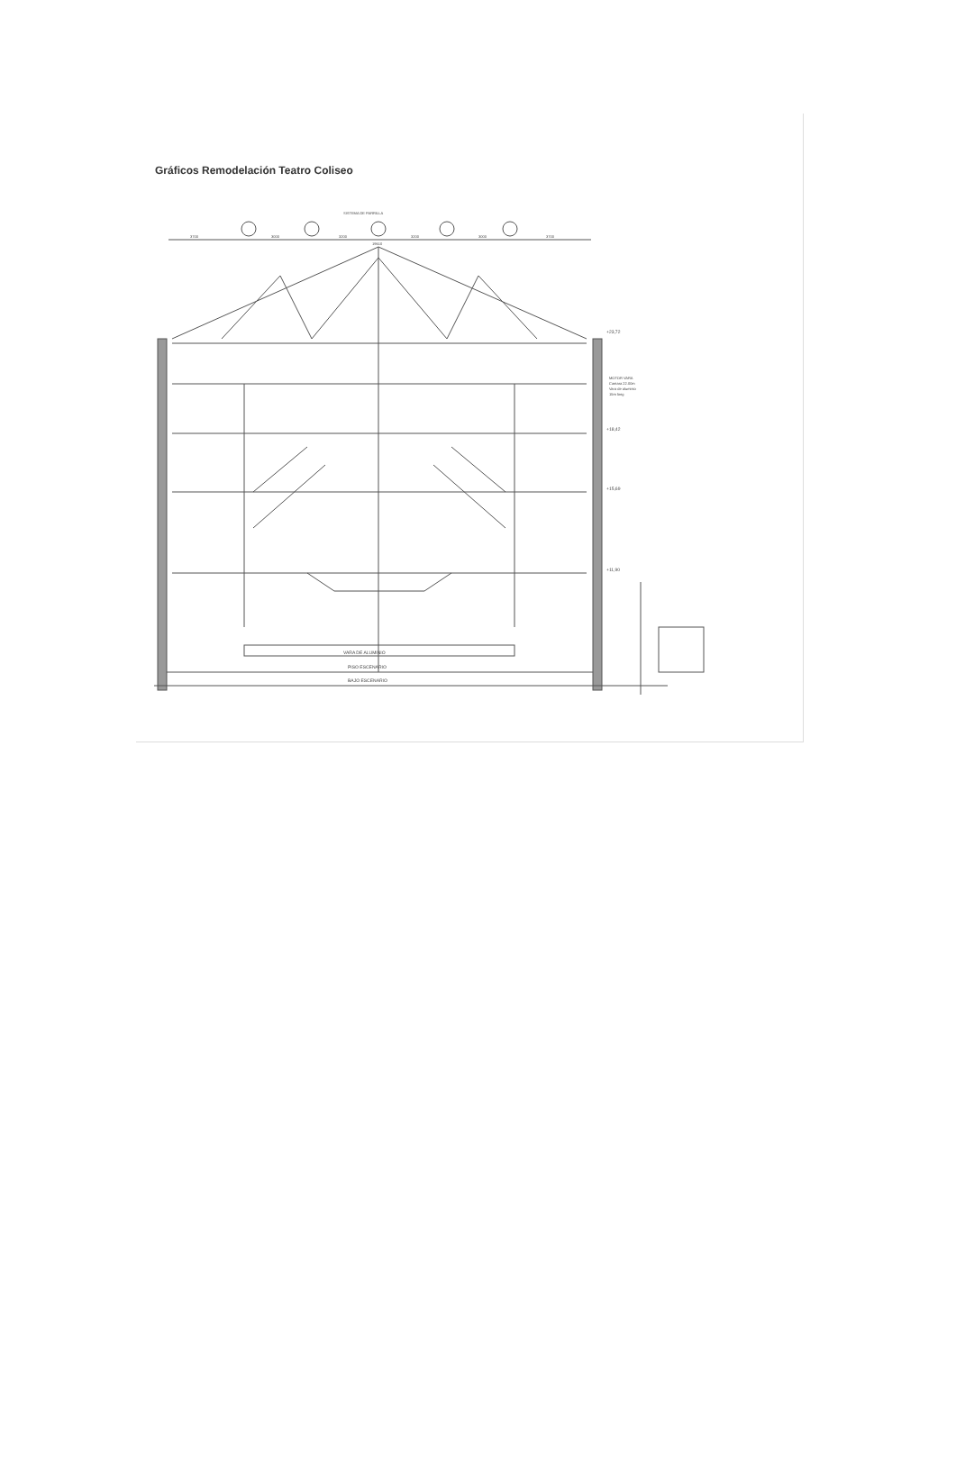Gráficos Remodelación Teatro Coliseo
SISTEMA DE PARRILLA
3700
3000
3200
3200
3000
3700
19610
+23,72
MOTOR VARA
Cantara 22.00m
Vara de aluminio
15m long
+18,42
+15,69
+11,90
VARA DE ALUMINIO
PISO ESCENARIO
BAJO ESCENARIO